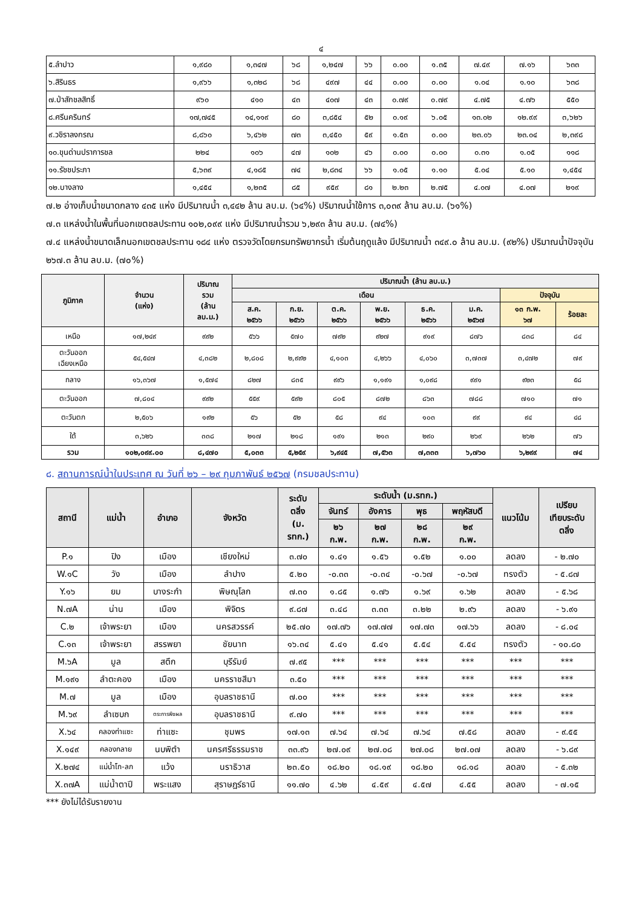๔
| ๕.ลำปาว | ๑,๙๘๐ | ๑,๓๔๗ | ๖๘ | ๑,๒๔๗ | ๖๖ | ๐.๐๐ | ๑.๓๕ | ๗.๔๙ | ๗.๑๖ | ๖๓๓ |
| ๖.สิรินธร | ๑,๙๖๖ | ๑,๓๒๘ | ๖๘ | ๔๙๗ | ๔๔ | ๐.๐๐ | ๐.๐๐ | ๑.๐๔ | ๑.๑๐ | ๖๓๘ |
| ๗.ป่าสักชลสิทธิ์ | ๙๖๐ | ๔๑๐ | ๔๓ | ๔๐๗ | ๔๓ | ๐.๗๙ | ๐.๗๙ | ๔.๗๕ | ๔.๗๖ | ๕๕๐ |
| ๘.ศรีนครินทร์ | ๑๗,๗๔๕ | ๑๔,๑๑๙ | ๘๐ | ๓,๘๕๔ | ๕๒ | ๐.๑๙ | ๖.๐๕ | ๑๓.๐๒ | ๑๒.๙๙ | ๓,๖๒๖ |
| ๙.วชิราลงกรณ | ๘,๘๖๐ | ๖,๔๖๒ | ๗๓ | ๓,๔๕๐ | ๕๙ | ๑.๕๓ | ๐.๐๐ | ๒๓.๐๖ | ๒๓.๐๔ | ๒,๓๙๘ |
| ๑๐.ขุนด่านปราการชล | ๒๒๔ | ๑๐๖ | ๔๗ | ๑๐๒ | ๔๖ | ๐.๐๐ | ๐.๐๐ | ๐.๓๑ | ๑.๐๕ | ๑๑๘ |
| ๑๑.รัชชประภา | ๕,๖๓๙ | ๔,๑๘๕ | ๗๔ | ๒,๘๓๔ | ๖๖ | ๑.๐๕ | ๑.๑๐ | ๕.๐๔ | ๕.๑๐ | ๑,๔๕๔ |
| ๑๒.บางลาง | ๑,๔๕๔ | ๑,๒๓๕ | ๘๕ | ๙๕๙ | ๘๑ | ๒.๒๓ | ๒.๗๕ | ๔.๐๗ | ๔.๐๗ | ๒๑๙ |
๗.๒ อ่างเก็บน้ำขนาดกลาง ๔๓๕ แห่ง มีปริมาณน้ำ ๓,๔๔๒ ล้าน ลบ.ม. (๖๔%) ปริมาณน้ำใช้การ ๓,๐๓๙ ล้าน ลบ.ม. (๖๑%)
๗.๓ แหล่งน้ำในพื้นที่นอกเขตชลประทาน ๑๐๒,๐๙๙ แห่ง มีปริมาณน้ำรวม ๖,๒๙๓ ล้าน ลบ.ม. (๗๔%)
๗.๔ แหล่งน้ำขนาดเล็กนอกเขตชลประทาน ๑๘๔ แห่ง ตรวจวัดโดยกรมทรัพยากรน้ำ เริ่มต้นฤดูแล้ง มีปริมาณน้ำ ๓๔๙.๐ ล้าน ลบ.ม. (๙๒%) ปริมาณน้ำปัจจุบัน ๒๖๗.๓ ล้าน ลบ.ม. (๗๐%)
| ภูมิภาค | จำนวน (แห่ง) | ปริมาณ รวม (ล้าน ลบ.ม.) | ปริมาณน้ำ (ล้าน ลบ.ม.) | | | | | | | |
| --- | --- | --- | --- | --- | --- | --- | --- | --- | --- | --- |
| | | | เดือน | | | | | | ปัจจุบัน | |
| | | | ส.ค. ๒๕๖๖ | ก.ย. ๒๕๖๖ | ต.ค. ๒๕๖๖ | พ.ย. ๒๕๖๖ | ธ.ค. ๒๕๖๖ | ม.ค. ๒๕๖๗ | ๑๓ ก.พ. ๖๗ | ร้อยละ |
| เหนือ | ๑๗,๒๔๙ | ๙๙๒ | ๕๖๖ | ๕๗๐ | ๗๙๒ | ๙๒๗ | ๙๑๙ | ๘๗๖ | ๘๓๘ | ๘๔ |
| ตะวันออก เฉียงเหนือ | ๕๔,๕๔๗ | ๔,๓๘๒ | ๒,๘๐๘ | ๒,๙๙๒ | ๔,๑๐๓ | ๔,๒๖๖ | ๔,๐๖๐ | ๓,๗๓๗ | ๓,๔๗๒ | ๗๙ |
| กลาง | ๑๖,๓๖๗ | ๑,๕๗๔ | ๘๒๗ | ๘๓๕ | ๙๙๖ | ๑,๑๙๑ | ๑,๐๙๘ | ๙๙๑ | ๙๒๓ | ๕๘ |
| ตะวันออก | ๗,๘๐๔ | ๙๙๒ | ๕๕๙ | ๕๙๒ | ๘๐๕ | ๘๗๒ | ๘๖๓ | ๗๘๘ | ๗๑๐ | ๗๑ |
| ตะวันตก | ๒,๕๐๖ | ๑๙๒ | ๕๖ | ๕๒ | ๕๘ | ๙๔ | ๑๐๓ | ๙๙ | ๙๔ | ๔๘ |
| ใต้ | ๓,๖๒๖ | ๓๓๘ | ๒๑๗ | ๒๑๘ | ๑๙๑ | ๒๑๓ | ๒๙๐ | ๒๖๙ | ๒๖๒ | ๗๖ |
| รวม | ๑๐๒,๐๙๙.๐๐ | ๘,๔๗๐ | ๕,๐๓๓ | ๕,๒๕๙ | ๖,๙๔๕ | ๗,๕๖๓ | ๗,๓๓๓ | ๖,๗๖๐ | ๖,๒๙๙ | ๗๔ |
๘. สถานการณ์น้ำในประเทศ ณ วันที่ ๒๖ – ๒๙ กุมภาพันธ์ ๒๕๖๗ (กรมชลประทาน)
| สถานี | แม่น้ำ | อำเภอ | จังหวัด | ระดับ ตลิ่ง (ม. รทก.) | ระดับน้ำ (ม.รทก.) | | | | แนวโน้ม | เปรียบ เทียบระดับ ตลิ่ง |
| --- | --- | --- | --- | --- | --- | --- | --- | --- | --- | --- |
| | | | | | จันทร์ | อังคาร | พุธ | พฤหัสบดี | | |
| | | | | | ๒๖ ก.พ. | ๒๗ ก.พ. | ๒๘ ก.พ. | ๒๙ ก.พ. | | |
| P.๑ | ปิง | เมือง | เชียงใหม่ | ๓.๗๐ | ๑.๔๑ | ๑.๕๖ | ๑.๕๒ | ๑.๐๐ | ลดลง | - ๒.๗๐ |
| W.๑C | วัง | เมือง | ลำปาง | ๕.๒๐ | -๐.๓๓ | -๐.๓๔ | -๐.๖๗ | -๐.๖๗ | ทรงตัว | - ๕.๘๗ |
| Y.๑๖ | ยม | บางระกำ | พิษณุโลก | ๗.๓๐ | ๑.๘๕ | ๑.๗๖ | ๑.๖๙ | ๑.๖๒ | ลดลง | - ๕.๖๘ |
| N.๗A | น่าน | เมือง | พิจิตร | ๙.๘๗ | ๓.๔๘ | ๓.๓๓ | ๓.๒๒ | ๒.๙๖ | ลดลง | - ๖.๙๑ |
| C.๒ | เจ้าพระยา | เมือง | นครสวรรค์ | ๒๕.๗๐ | ๑๗.๗๖ | ๑๗.๗๗ | ๑๗.๗๓ | ๑๗.๖๖ | ลดลง | - ๘.๐๔ |
| C.๑๓ | เจ้าพระยา | สรรพยา | ชัยนาท | ๑๖.๓๔ | ๕.๔๑ | ๕.๔๑ | ๕.๕๔ | ๕.๕๔ | ทรงตัว | - ๑๐.๘๐ |
| M.๖A | มูล | สตึก | บุรีรัมย์ | ๗.๙๕ | *** | *** | *** | *** | *** | *** |
| M.๑๙๑ | ลำตะคอง | เมือง | นครราชสีมา | ๓.๕๐ | *** | *** | *** | *** | *** | *** |
| M.๗ | มูล | เมือง | อุบลราชธานี | ๗.๐๐ | *** | *** | *** | *** | *** | *** |
| M.๖๙ | ลำเซบก | ตระการพืชผล | อุบลราชธานี | ๙.๗๐ | *** | *** | *** | *** | *** | *** |
| X.๖๔ | คลองท่าแซะ | ท่าแซะ | ชุมพร | ๑๗.๑๓ | ๗.๖๔ | ๗.๖๔ | ๗.๖๔ | ๗.๕๘ | ลดลง | - ๙.๕๕ |
| X.๑๔๙ | คลองกลาย | นบพิตำ | นครศรีธรรมราช | ๓๓.๙๖ | ๒๗.๐๙ | ๒๗.๐๘ | ๒๗.๐๘ | ๒๗.๐๗ | ลดลง | - ๖.๘๙ |
| X.๒๗๔ | แม่น้ำโก-ลก | แว้ง | นราธิวาส | ๒๓.๕๐ | ๑๘.๒๐ | ๑๘.๑๙ | ๑๘.๒๐ | ๑๘.๑๘ | ลดลง | - ๕.๓๒ |
| X.๓๗A | แม่น้ำตาปี | พระแสง | สุราษฎร์ธานี | ๑๑.๗๐ | ๔.๖๒ | ๔.๕๙ | ๔.๕๗ | ๔.๕๕ | ลดลง | - ๗.๑๕ |
*** ยังไม่ได้รับรายงาน